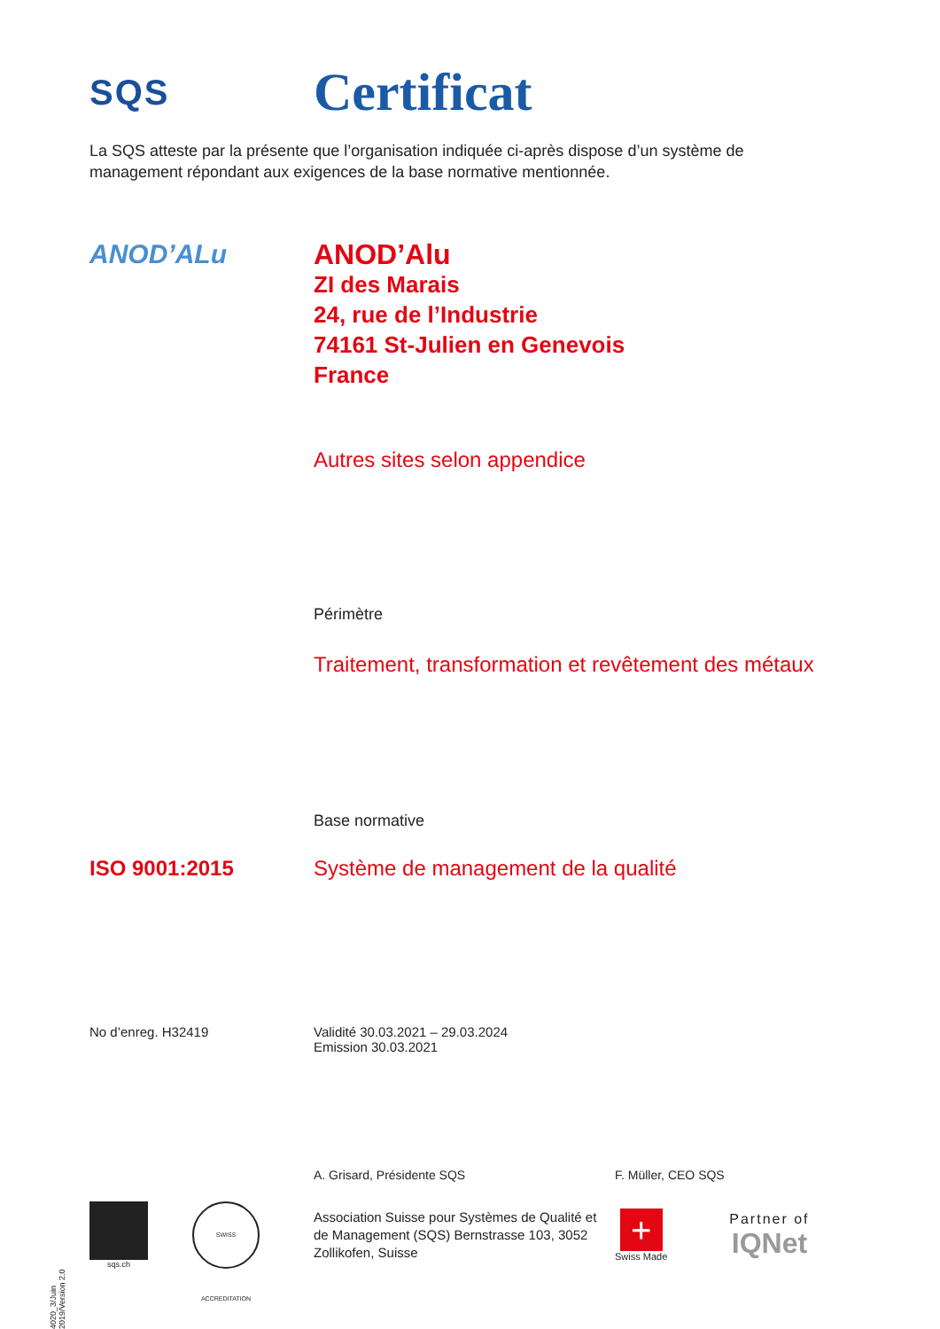SQS
Certificat
La SQS atteste par la présente que l’organisation indiquée ci-après dispose d’un système de management répondant aux exigences de la base normative mentionnée.
ANOD’ALu
ANOD’Alu
ZI des Marais
24, rue de l’Industrie
74161 St-Julien en Genevois
France
Autres sites selon appendice
Périmètre
Traitement, transformation et revêtement des métaux
Base normative
ISO 9001:2015 Système de management de la qualité
No d’enreg. H32419 Validité 30.03.2021 – 29.03.2024
Emission 30.03.2021
A. Grisard, Présidente SQS F. Müller, CEO SQS
sqs.ch
SWISS ACCREDITATION
Association Suisse pour Systèmes de Qualité et de Management (SQS) Bernstrasse 103, 3052 Zollikofen, Suisse
+
Swiss Made
Partner of
IQNet
4020_3/Juin 2019/Version 2.0